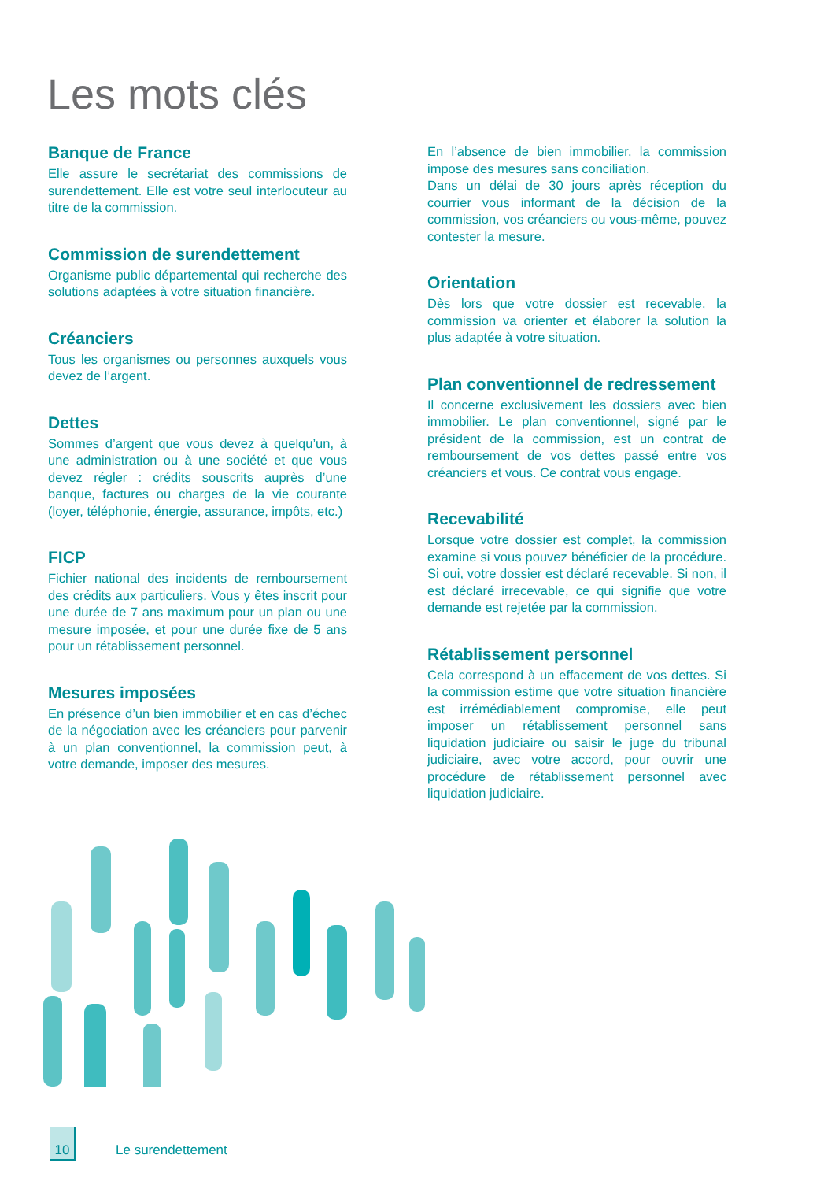Les mots clés
Banque de France
Elle assure le secrétariat des commissions de surendettement. Elle est votre seul interlocuteur au titre de la commission.
Commission de surendettement
Organisme public départemental qui recherche des solutions adaptées à votre situation financière.
Créanciers
Tous les organismes ou personnes auxquels vous devez de l’argent.
Dettes
Sommes d’argent que vous devez à quelqu’un, à une administration ou à une société et que vous devez régler : crédits souscrits auprès d’une banque, factures ou charges de la vie courante (loyer, téléphonie, énergie, assurance, impôts, etc.)
FICP
Fichier national des incidents de remboursement des crédits aux particuliers. Vous y êtes inscrit pour une durée de 7 ans maximum pour un plan ou une mesure imposée, et pour une durée fixe de 5 ans pour un rétablissement personnel.
Mesures imposées
En présence d’un bien immobilier et en cas d’échec de la négociation avec les créanciers pour parvenir à un plan conventionnel, la commission peut, à votre demande, imposer des mesures.
En l’absence de bien immobilier, la commission impose des mesures sans conciliation.
Dans un délai de 30 jours après réception du courrier vous informant de la décision de la commission, vos créanciers ou vous-même, pouvez contester la mesure.
Orientation
Dès lors que votre dossier est recevable, la commission va orienter et élaborer la solution la plus adaptée à votre situation.
Plan conventionnel de redressement
Il concerne exclusivement les dossiers avec bien immobilier. Le plan conventionnel, signé par le président de la commission, est un contrat de remboursement de vos dettes passé entre vos créanciers et vous. Ce contrat vous engage.
Recevabilité
Lorsque votre dossier est complet, la commission examine si vous pouvez bénéficier de la procédure. Si oui, votre dossier est déclaré recevable. Si non, il est déclaré irrecevable, ce qui signifie que votre demande est rejetée par la commission.
Rétablissement personnel
Cela correspond à un effacement de vos dettes. Si la commission estime que votre situation financière est irrémédiablement compromise, elle peut imposer un rétablissement personnel sans liquidation judiciaire ou saisir le juge du tribunal judiciaire, avec votre accord, pour ouvrir une procédure de rétablissement personnel avec liquidation judiciaire.
10 Le surendettement